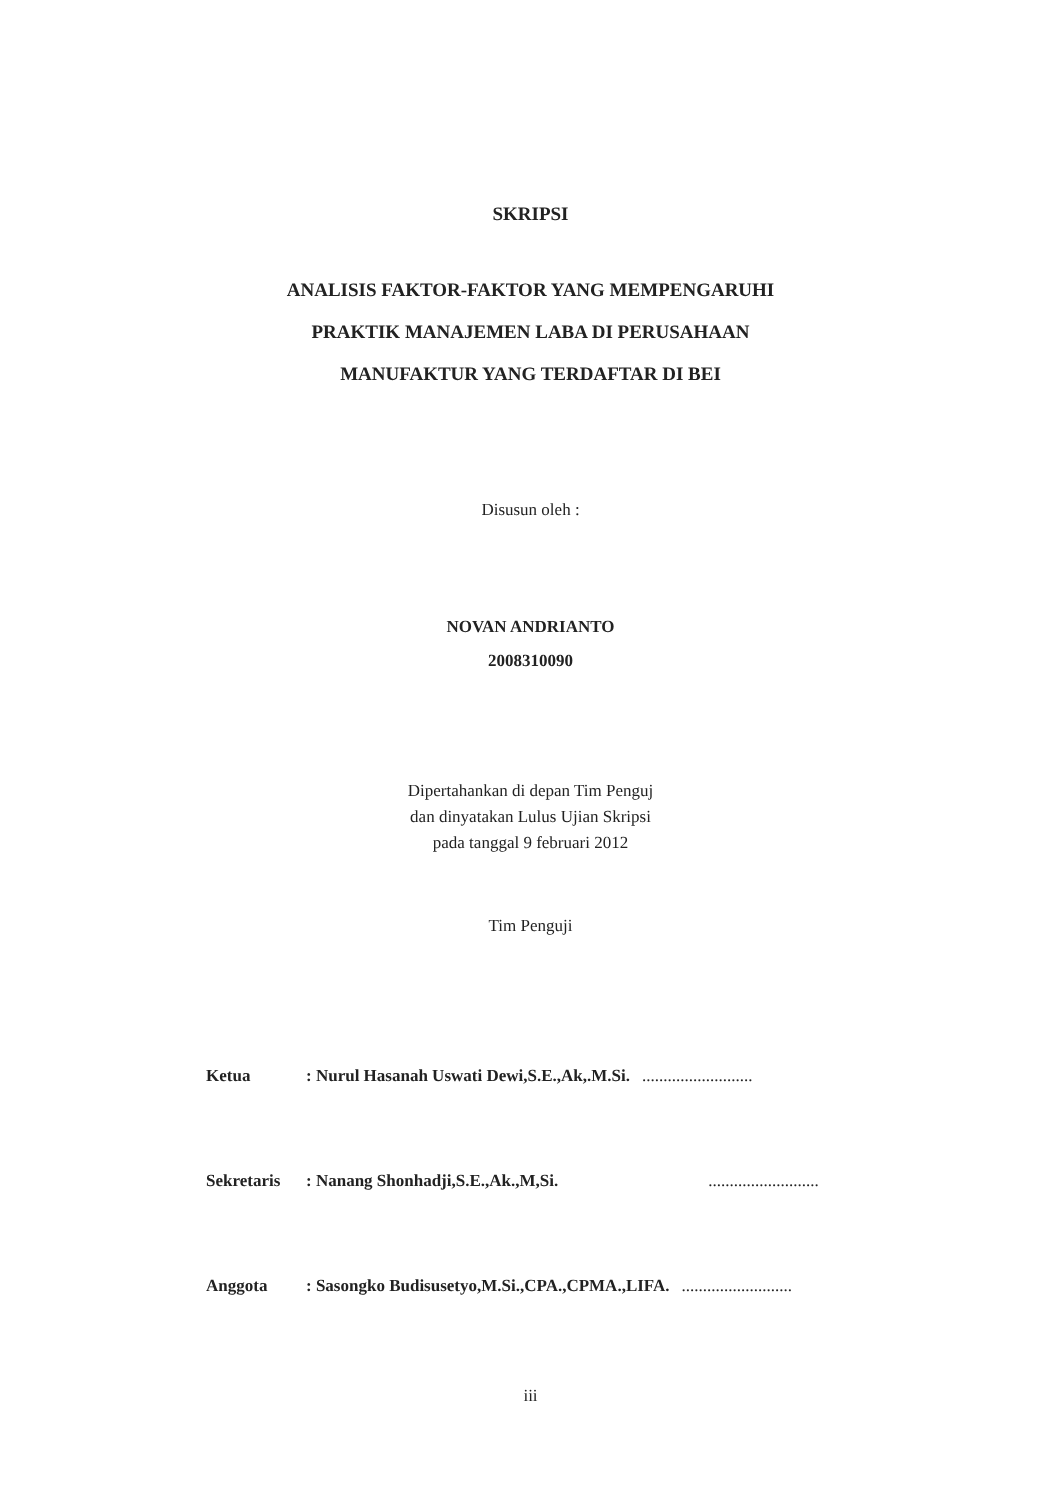SKRIPSI
ANALISIS FAKTOR-FAKTOR YANG MEMPENGARUHI
PRAKTIK MANAJEMEN LABA DI PERUSAHAAN
MANUFAKTUR YANG TERDAFTAR DI BEI
Disusun oleh :
NOVAN ANDRIANTO
2008310090
Dipertahankan di depan Tim Penguj
dan dinyatakan Lulus Ujian Skripsi
pada tanggal 9 februari 2012
Tim Penguji
Ketua: Nurul Hasanah Uswati Dewi,S.E.,Ak,.M.Si...........................
Sekretaris: Nanang Shonhadji,S.E.,Ak.,M,Si...........................
Anggota: Sasongko Budisusetyo,M.Si.,CPA.,CPMA.,LIFA...........................
iii